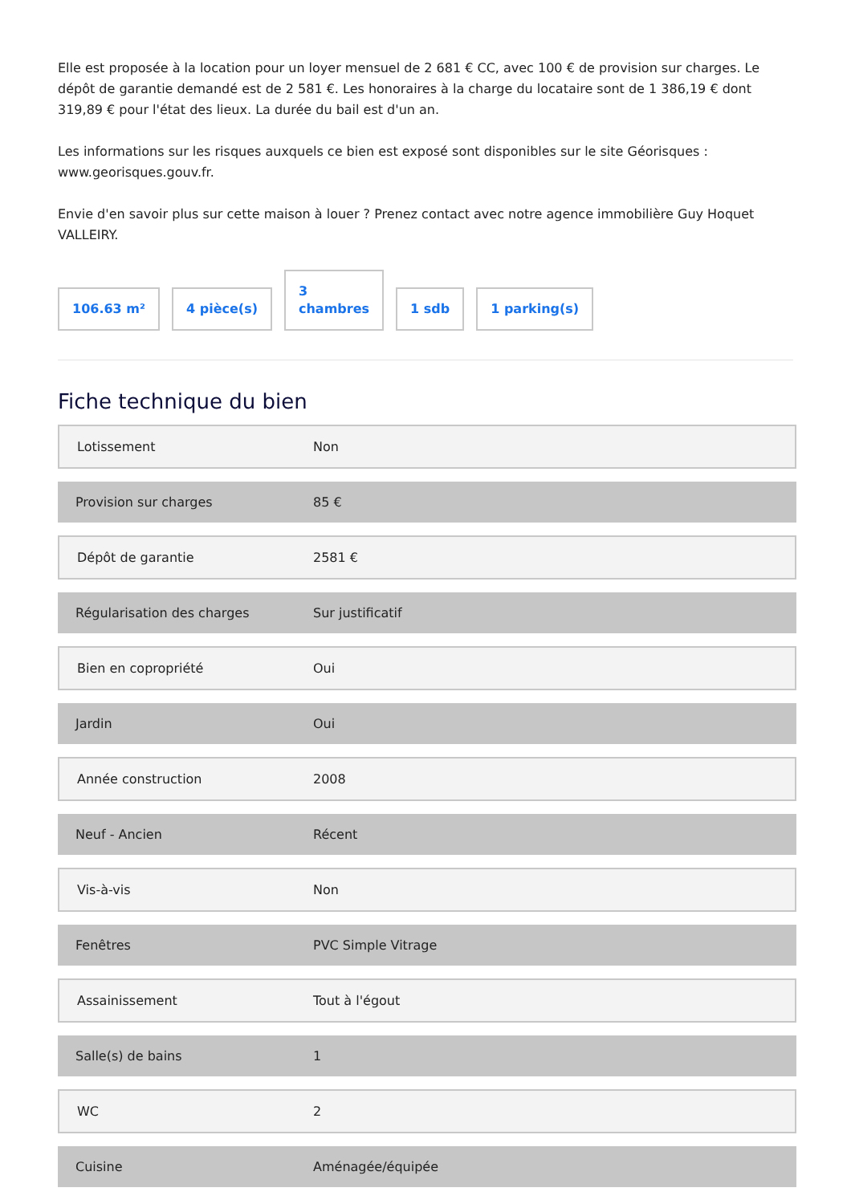Elle est proposée à la location pour un loyer mensuel de 2 681 € CC, avec 100 € de provision sur charges. Le dépôt de garantie demandé est de 2 581 €. Les honoraires à la charge du locataire sont de 1 386,19 € dont 319,89 € pour l'état des lieux. La durée du bail est d'un an.
Les informations sur les risques auxquels ce bien est exposé sont disponibles sur le site Géorisques : www.georisques.gouv.fr.
Envie d'en savoir plus sur cette maison à louer ? Prenez contact avec notre agence immobilière Guy Hoquet VALLEIRY.
106.63 m²
4 pièce(s)
3
chambres
1 sdb
1 parking(s)
Fiche technique du bien
| Lotissement | Non |
| Provision sur charges | 85 € |
| Dépôt de garantie | 2581 € |
| Régularisation des charges | Sur justificatif |
| Bien en copropriété | Oui |
| Jardin | Oui |
| Année construction | 2008 |
| Neuf - Ancien | Récent |
| Vis-à-vis | Non |
| Fenêtres | PVC Simple Vitrage |
| Assainissement | Tout à l'égout |
| Salle(s) de bains | 1 |
| WC | 2 |
| Cuisine | Aménagée/équipée |